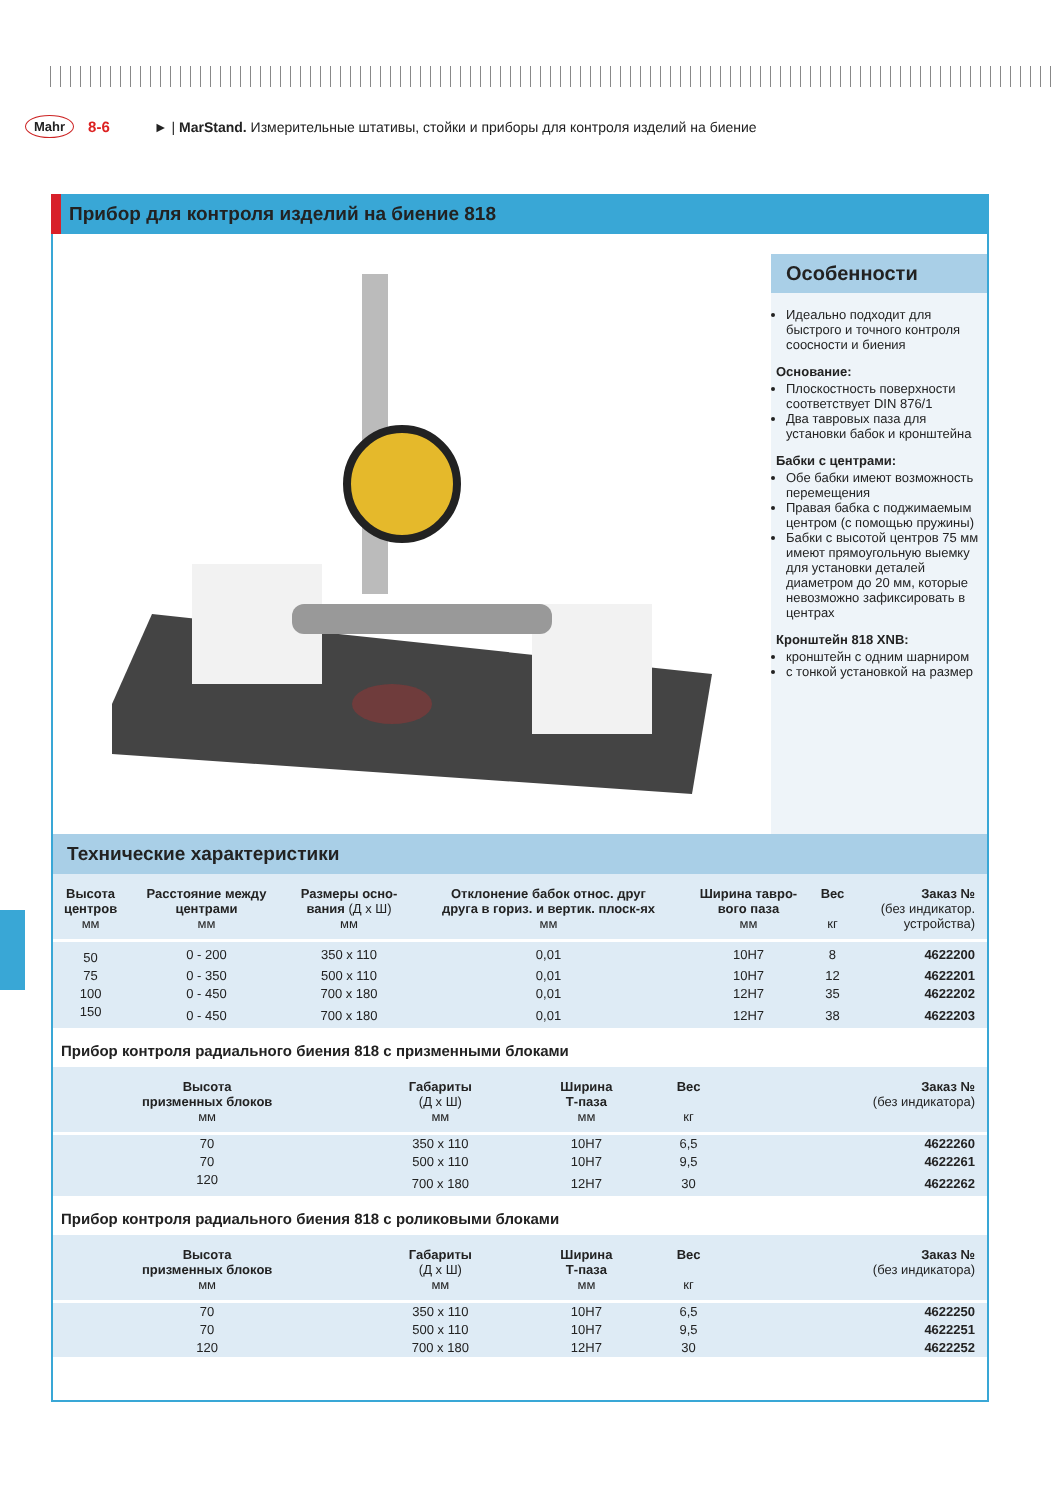Mahr 8-6 ► | MarStand. Измерительные штативы, стойки и приборы для контроля изделий на биение
Прибор для контроля изделий на биение 818
Особенности
Идеально подходит для быстрого и точного контроля соосности и биения
Основание:
Плоскостность поверхности соответствует DIN 876/1
Два тавровых паза для установки бабок и кронштейна
Бабки с центрами:
Обе бабки имеют возможность перемещения
Правая бабка с поджимаемым центром (с помощью пружины)
Бабки с высотой центров 75 мм имеют прямоугольную выемку для установки деталей диаметром до 20 мм, которые невозможно зафиксировать в центрах
Кронштейн 818 XNB:
кронштейн с одним шарниром
с тонкой установкой на размер
Технические характеристики
| Высота центров мм | Расстояние между центрами мм | Размеры осно- вания (Д х Ш) мм | Отклонение бабок относ. друг друга в гориз. и вертик. плоск-ях мм | Ширина тавро- вого паза мм | Вес кг | Заказ № (без индикатор. устройства) |
| --- | --- | --- | --- | --- | --- | --- |
| 50 | 0 - 200 | 350 x 110 | 0,01 | 10H7 | 8 | 4622200 |
| 75 | 0 - 350 | 500 x 110 | 0,01 | 10H7 | 12 | 4622201 |
| 100 | 0 - 450 | 700 x 180 | 0,01 | 12H7 | 35 | 4622202 |
| 150 | 0 - 450 | 700 x 180 | 0,01 | 12H7 | 38 | 4622203 |
Прибор контроля радиального биения 818 с призменными блоками
| Высота призменных блоков мм | Габариты (Д х Ш) мм | Ширина Т-паза мм | Вес кг | Заказ № (без индикатора) |
| --- | --- | --- | --- | --- |
| 70 | 350 x 110 | 10H7 | 6,5 | 4622260 |
| 70 | 500 x 110 | 10H7 | 9,5 | 4622261 |
| 120 | 700 x 180 | 12H7 | 30 | 4622262 |
Прибор контроля радиального биения 818 с роликовыми блоками
| Высота призменных блоков мм | Габариты (Д х Ш) мм | Ширина Т-паза мм | Вес кг | Заказ № (без индикатора) |
| --- | --- | --- | --- | --- |
| 70 | 350 x 110 | 10H7 | 6,5 | 4622250 |
| 70 | 500 x 110 | 10H7 | 9,5 | 4622251 |
| 120 | 700 x 180 | 12H7 | 30 | 4622252 |